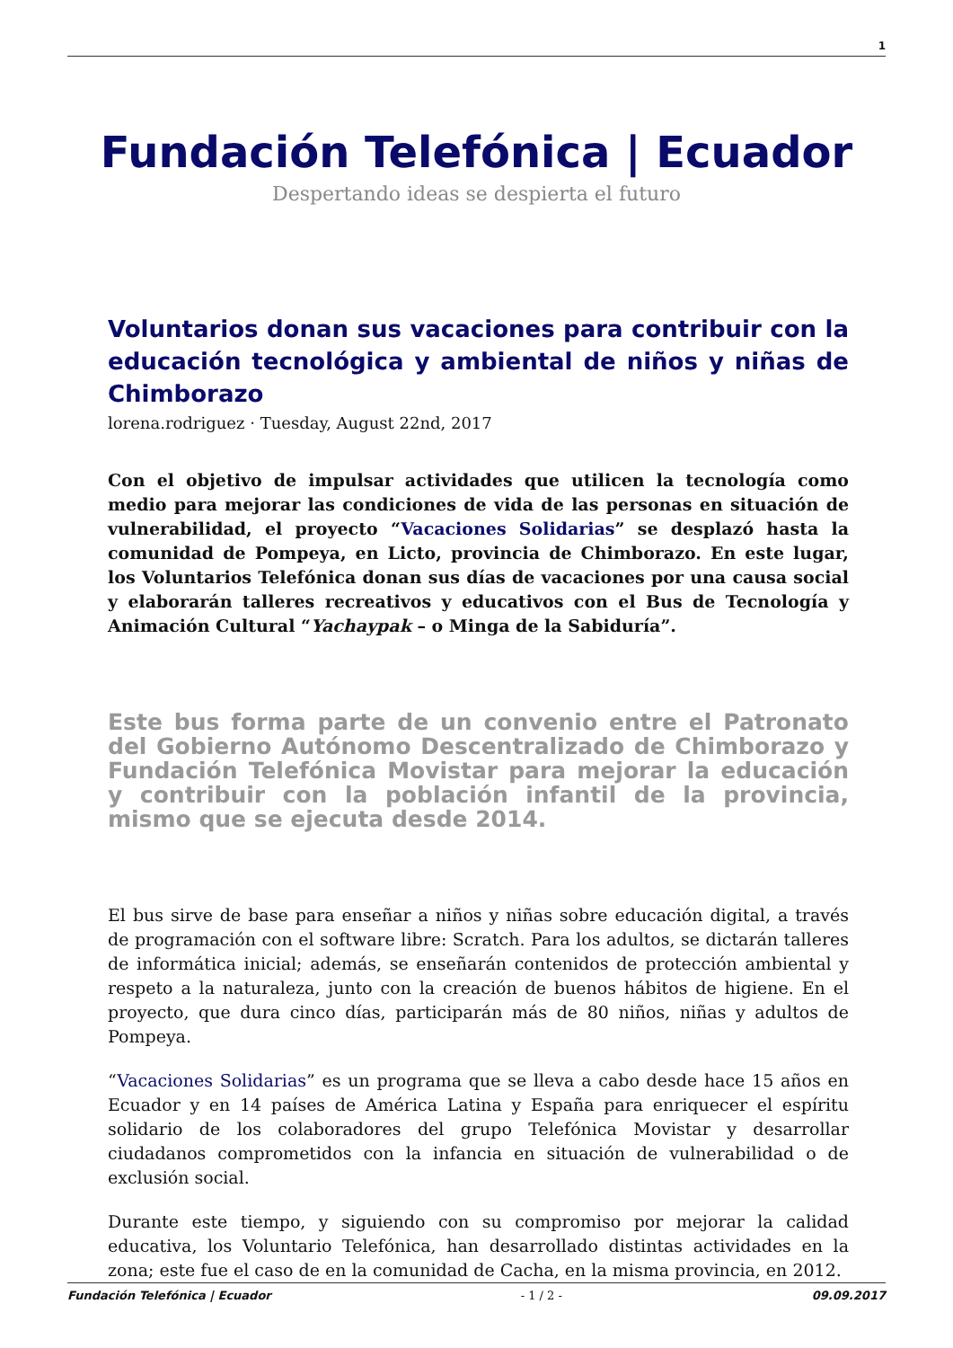1
Fundación Telefónica | Ecuador
Despertando ideas se despierta el futuro
Voluntarios donan sus vacaciones para contribuir con la educación tecnológica y ambiental de niños y niñas de Chimborazo
lorena.rodriguez · Tuesday, August 22nd, 2017
Con el objetivo de impulsar actividades que utilicen la tecnología como medio para mejorar las condiciones de vida de las personas en situación de vulnerabilidad, el proyecto “Vacaciones Solidarias” se desplazó hasta la comunidad de Pompeya, en Licto, provincia de Chimborazo. En este lugar, los Voluntarios Telefónica donan sus días de vacaciones por una causa social y elaborarán talleres recreativos y educativos con el Bus de Tecnología y Animación Cultural “Yachaypak – o Minga de la Sabiduría”.
Este bus forma parte de un convenio entre el Patronato del Gobierno Autónomo Descentralizado de Chimborazo y Fundación Telefónica Movistar para mejorar la educación y contribuir con la población infantil de la provincia, mismo que se ejecuta desde 2014.
El bus sirve de base para enseñar a niños y niñas sobre educación digital, a través de programación con el software libre: Scratch. Para los adultos, se dictarán talleres de informática inicial; además, se enseñarán contenidos de protección ambiental y respeto a la naturaleza, junto con la creación de buenos hábitos de higiene. En el proyecto, que dura cinco días, participarán más de 80 niños, niñas y adultos de Pompeya.
“Vacaciones Solidarias” es un programa que se lleva a cabo desde hace 15 años en Ecuador y en 14 países de América Latina y España para enriquecer el espíritu solidario de los colaboradores del grupo Telefónica Movistar y desarrollar ciudadanos comprometidos con la infancia en situación de vulnerabilidad o de exclusión social.
Durante este tiempo, y siguiendo con su compromiso por mejorar la calidad educativa, los Voluntario Telefónica, han desarrollado distintas actividades en la zona; este fue el caso de en la comunidad de Cacha, en la misma provincia, en 2012.
Fundación Telefónica | Ecuador - 1 / 2 - 09.09.2017